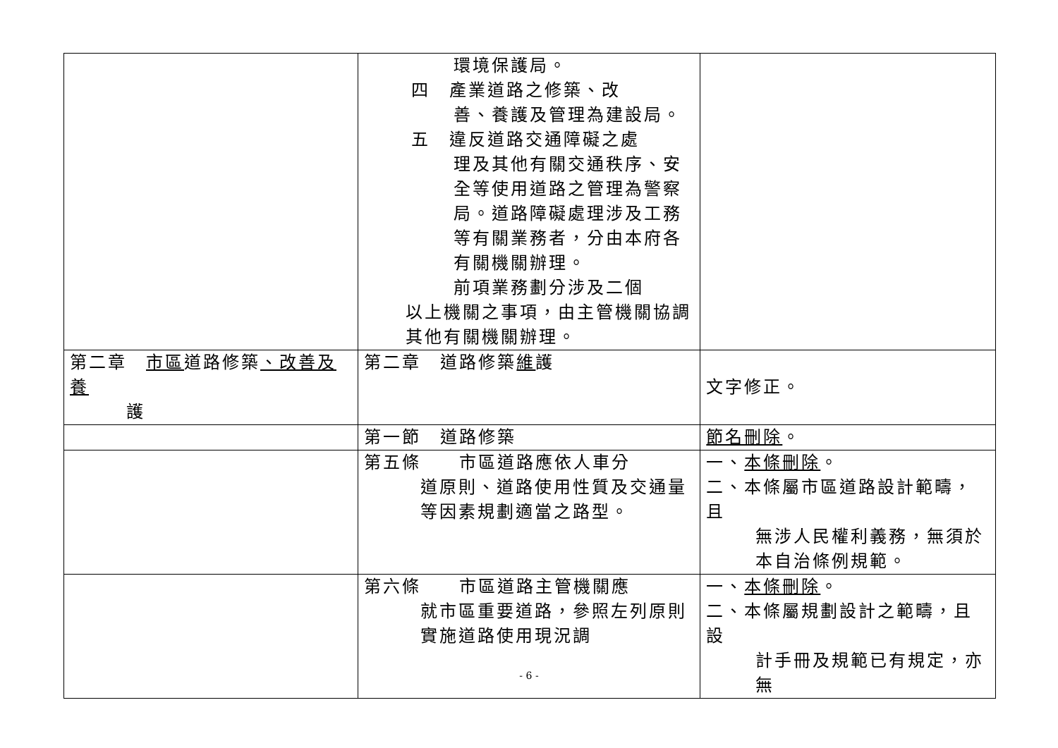| | 環境保護局。 四 產業道路之修築、改 善、養護及管理為建設局。 五 違反道路交通障礙之處 理及其他有關交通秩序、安全等使用道路之管理為警察局。道路障礙處理涉及工務等有關業務者，分由本府各有關機關辦理。 前項業務劃分涉及二個 以上機關之事項，由主管機關協調其他有關機關辦理。 | |
| 第二章 市區 道路修築 、改善及養 護 | 第二章 道路修築 維 護 | 文字修正。 |
| | 第一節 道路修築 | 節名刪除 。 |
| | 第五條 市區道路應依人車分 道原則、道路使用性質及交通量等因素規劃適當之路型。 | 一、 本條刪除 。 二、本條屬市區道路設計範疇，且 無涉人民權利義務，無須於本自治條例規範。 |
| | 第六條 市區道路主管機關應 就市區重要道路，參照左列原則實施道路使用現況調 | 一、 本條刪除 。 二、本條屬規劃設計之範疇，且設 計手冊及規範已有規定，亦無 |
- 6 -